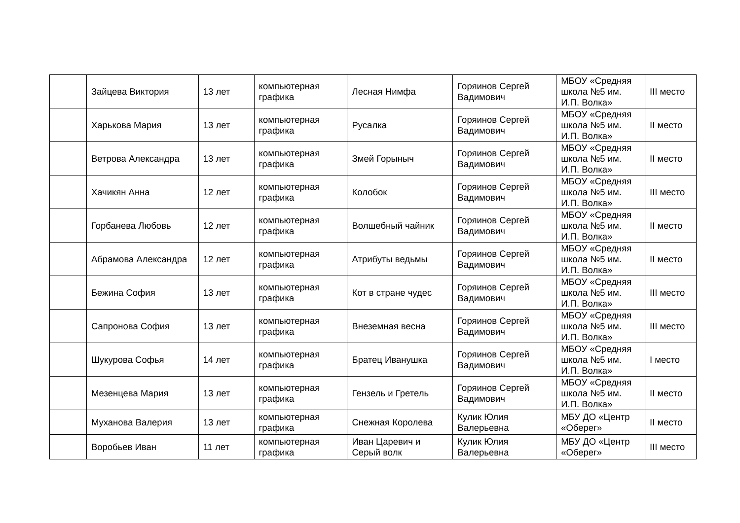| | Зайцева Виктория | 13 лет | компьютерная графика | Лесная Нимфа | Горяинов Сергей Вадимович | МБОУ «Средняя школа №5 им. И.П. Волка» | III место |
| | Харькова Мария | 13 лет | компьютерная графика | Русалка | Горяинов Сергей Вадимович | МБОУ «Средняя школа №5 им. И.П. Волка» | II место |
| | Ветрова Александра | 13 лет | компьютерная графика | Змей Горыныч | Горяинов Сергей Вадимович | МБОУ «Средняя школа №5 им. И.П. Волка» | II место |
| | Хачикян Анна | 12 лет | компьютерная графика | Колобок | Горяинов Сергей Вадимович | МБОУ «Средняя школа №5 им. И.П. Волка» | III место |
| | Горбанева Любовь | 12 лет | компьютерная графика | Волшебный чайник | Горяинов Сергей Вадимович | МБОУ «Средняя школа №5 им. И.П. Волка» | II место |
| | Абрамова Александра | 12 лет | компьютерная графика | Атрибуты ведьмы | Горяинов Сергей Вадимович | МБОУ «Средняя школа №5 им. И.П. Волка» | II место |
| | Бежина София | 13 лет | компьютерная графика | Кот в стране чудес | Горяинов Сергей Вадимович | МБОУ «Средняя школа №5 им. И.П. Волка» | III место |
| | Сапронова София | 13 лет | компьютерная графика | Внеземная весна | Горяинов Сергей Вадимович | МБОУ «Средняя школа №5 им. И.П. Волка» | III место |
| | Шукурова Софья | 14 лет | компьютерная графика | Братец Иванушка | Горяинов Сергей Вадимович | МБОУ «Средняя школа №5 им. И.П. Волка» | I место |
| | Мезенцева Мария | 13 лет | компьютерная графика | Гензель и Гретель | Горяинов Сергей Вадимович | МБОУ «Средняя школа №5 им. И.П. Волка» | II место |
| | Муханова Валерия | 13 лет | компьютерная графика | Снежная Королева | Кулик Юлия Валерьевна | МБУ ДО «Центр «Оберег» | II место |
| | Воробьев Иван | 11 лет | компьютерная графика | Иван Царевич и Серый волк | Кулик Юлия Валерьевна | МБУ ДО «Центр «Оберег» | III место |